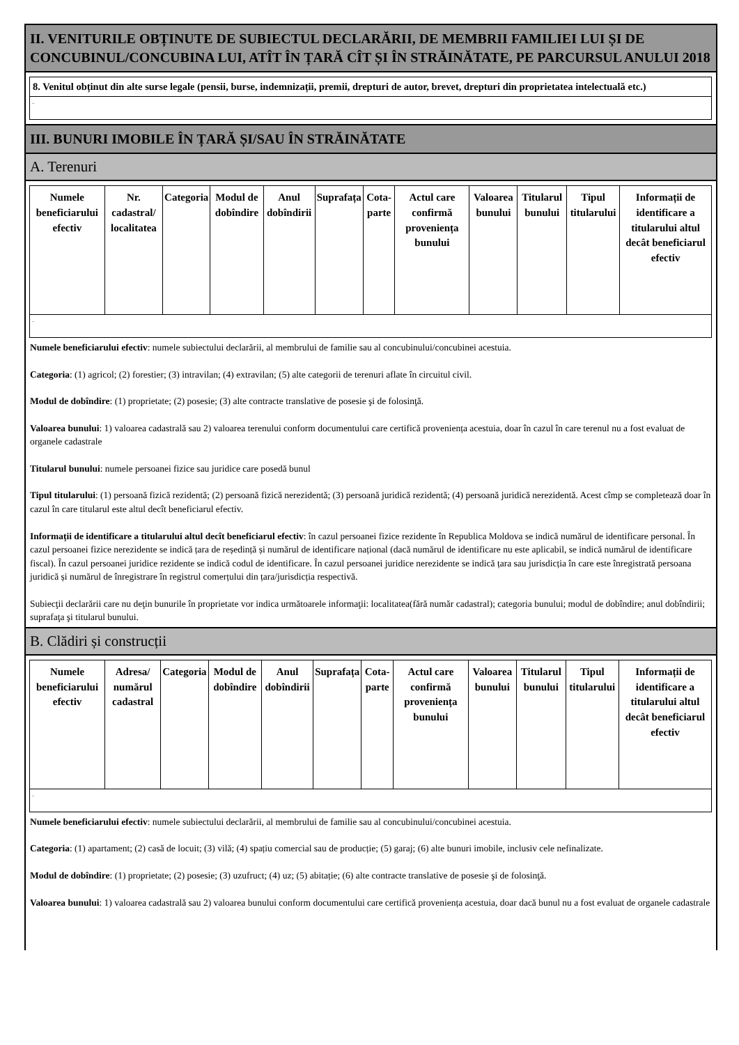II. VENITURILE OBȚINUTE DE SUBIECTUL DECLARĂRII, DE MEMBRII FAMILIEI LUI ȘI DE CONCUBINUL/CONCUBINA LUI, ATÎT ÎN ȚARĂ CÎT ȘI ÎN STRĂINĂTATE, PE PARCURSUL ANULUI 2018
| 8. Venitul obținut din alte surse legale (pensii, burse, indemnizații, premii, drepturi de autor, brevet, drepturi din proprietatea intelectuală etc.) |
| --- |
| - |
III. BUNURI IMOBILE ÎN ȚARĂ ȘI/SAU ÎN STRĂINĂTATE
A. Terenuri
| Numele beneficiarului efectiv | Nr. cadastral/ localitatea | Categoria | Modul de dobîndire | Anul dobîndirii | Suprafața | Cota-parte | Actul care confirmă proveniența bunului | Valoarea bunului | Titularul bunului | Tipul titularului | Informații de identificare a titularului altul decât beneficiarul efectiv |
| --- | --- | --- | --- | --- | --- | --- | --- | --- | --- | --- | --- |
| - | | | | | | | | | | | |
Numele beneficiarului efectiv: numele subiectului declarării, al membrului de familie sau al concubinului/concubinei acestuia.
Categoria: (1) agricol; (2) forestier; (3) intravilan; (4) extravilan; (5) alte categorii de terenuri aflate în circuitul civil.
Modul de dobîndire: (1) proprietate; (2) posesie; (3) alte contracte translative de posesie şi de folosinţă.
Valoarea bunului: 1) valoarea cadastrală sau 2) valoarea terenului conform documentului care certifică proveniența acestuia, doar în cazul în care terenul nu a fost evaluat de organele cadastrale
Titularul bunului: numele persoanei fizice sau juridice care posedă bunul
Tipul titularului: (1) persoană fizică rezidentă; (2) persoană fizică nerezidentă; (3) persoană juridică rezidentă; (4) persoană juridică nerezidentă. Acest cîmp se completează doar în cazul în care titularul este altul decît beneficiarul efectiv.
Informații de identificare a titularului altul decît beneficiarul efectiv: în cazul persoanei fizice rezidente în Republica Moldova se indică numărul de identificare personal. În cazul persoanei fizice nerezidente se indică țara de reședință și numărul de identificare național (dacă numărul de identificare nu este aplicabil, se indică numărul de identificare fiscal). În cazul persoanei juridice rezidente se indică codul de identificare. În cazul persoanei juridice nerezidente se indică țara sau jurisdicția în care este înregistrată persoana juridică și numărul de înregistrare în registrul comerțului din țara/jurisdicția respectivă.
Subiecţii declarării care nu deţin bunurile în proprietate vor indica următoarele informaţii: localitatea(fără număr cadastral); categoria bunului; modul de dobîndire; anul dobîndirii; suprafaţa şi titularul bunului.
B. Clădiri și construcții
| Numele beneficiarului efectiv | Adresa/ numărul cadastral | Categoria | Modul de dobîndire | Anul dobîndirii | Suprafața | Cota-parte | Actul care confirmă proveniența bunului | Valoarea bunului | Titularul bunului | Tipul titularului | Informații de identificare a titularului altul decât beneficiarul efectiv |
| --- | --- | --- | --- | --- | --- | --- | --- | --- | --- | --- | --- |
| - | | | | | | | | | | | |
Numele beneficiarului efectiv: numele subiectului declarării, al membrului de familie sau al concubinului/concubinei acestuia.
Categoria: (1) apartament; (2) casă de locuit; (3) vilă; (4) spațiu comercial sau de producție; (5) garaj; (6) alte bunuri imobile, inclusiv cele nefinalizate.
Modul de dobîndire: (1) proprietate; (2) posesie; (3) uzufruct; (4) uz; (5) abitație; (6) alte contracte translative de posesie şi de folosinţă.
Valoarea bunului: 1) valoarea cadastrală sau 2) valoarea bunului conform documentului care certifică proveniența acestuia, doar dacă bunul nu a fost evaluat de organele cadastrale